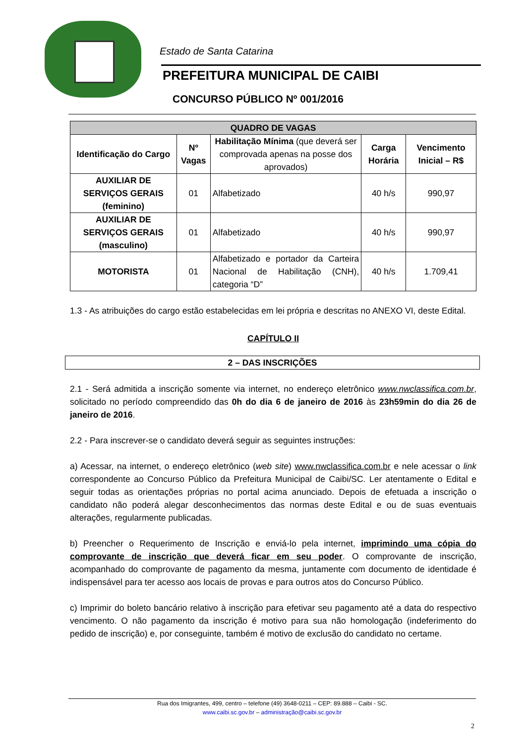Estado de Santa Catarina
PREFEITURA MUNICIPAL DE CAIBI
CONCURSO PÚBLICO Nº 001/2016
| QUADRO DE VAGAS | | | | |
| --- | --- | --- | --- | --- |
| Identificação do Cargo | Nº Vagas | Habilitação Mínima (que deverá ser comprovada apenas na posse dos aprovados) | Carga Horária | Vencimento Inicial – R$ |
| AUXILIAR DE SERVIÇOS GERAIS (feminino) | 01 | Alfabetizado | 40 h/s | 990,97 |
| AUXILIAR DE SERVIÇOS GERAIS (masculino) | 01 | Alfabetizado | 40 h/s | 990,97 |
| MOTORISTA | 01 | Alfabetizado e portador da Carteira Nacional de Habilitação (CNH), categoria “D” | 40 h/s | 1.709,41 |
1.3 - As atribuições do cargo estão estabelecidas em lei própria e descritas no ANEXO VI, deste Edital.
CAPÍTULO II
2 – DAS INSCRIÇÕES
2.1 - Será admitida a inscrição somente via internet, no endereço eletrônico www.nwclassifica.com.br, solicitado no período compreendido das 0h do dia 6 de janeiro de 2016 às 23h59min do dia 26 de janeiro de 2016.
2.2 - Para inscrever-se o candidato deverá seguir as seguintes instruções:
a) Acessar, na internet, o endereço eletrônico (web site) www.nwclassifica.com.br e nele acessar o link correspondente ao Concurso Público da Prefeitura Municipal de Caibi/SC. Ler atentamente o Edital e seguir todas as orientações próprias no portal acima anunciado. Depois de efetuada a inscrição o candidato não poderá alegar desconhecimentos das normas deste Edital e ou de suas eventuais alterações, regularmente publicadas.
b) Preencher o Requerimento de Inscrição e enviá-lo pela internet, imprimindo uma cópia do comprovante de inscrição que deverá ficar em seu poder. O comprovante de inscrição, acompanhado do comprovante de pagamento da mesma, juntamente com documento de identidade é indispensável para ter acesso aos locais de provas e para outros atos do Concurso Público.
c) Imprimir do boleto bancário relativo à inscrição para efetivar seu pagamento até a data do respectivo vencimento. O não pagamento da inscrição é motivo para sua não homologação (indeferimento do pedido de inscrição) e, por conseguinte, também é motivo de exclusão do candidato no certame.
Rua dos Imigrantes, 499, centro – telefone (49) 3648-0211 – CEP: 89.888 – Caibi - SC.
www.caibi.sc.gov.br – administração@caibi.sc.gov.br
2